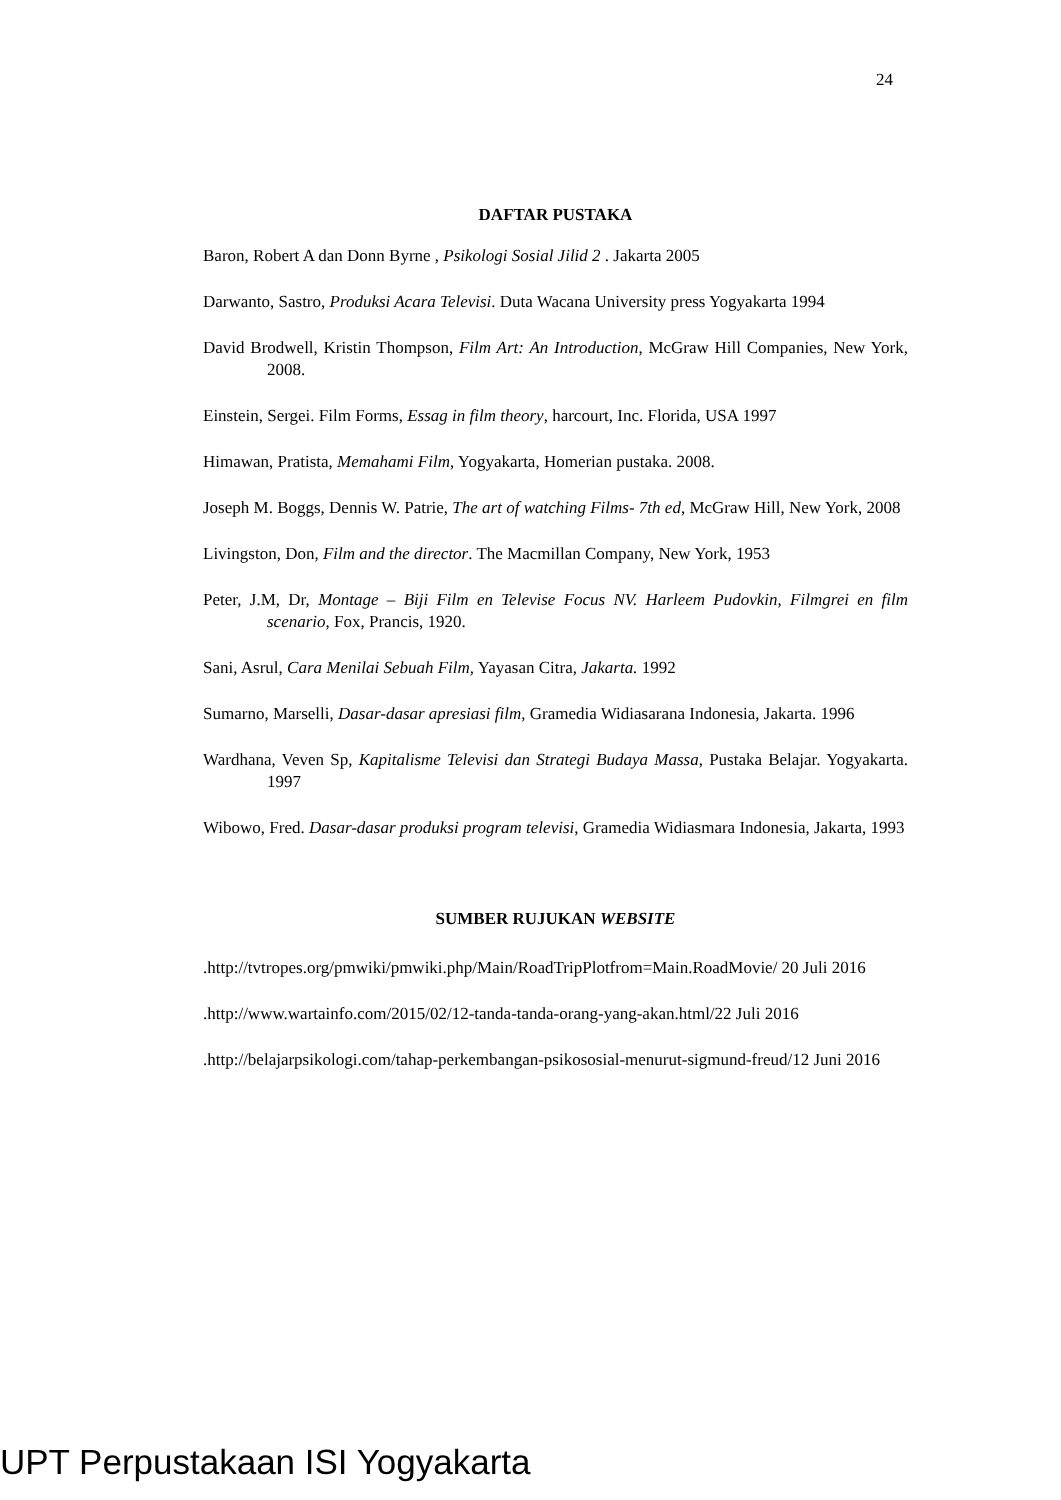24
DAFTAR PUSTAKA
Baron, Robert A dan Donn Byrne , Psikologi Sosial Jilid 2 . Jakarta 2005
Darwanto, Sastro, Produksi Acara Televisi. Duta Wacana University press Yogyakarta 1994
David Brodwell, Kristin Thompson, Film Art: An Introduction, McGraw Hill Companies, New York, 2008.
Einstein, Sergei. Film Forms, Essag in film theory, harcourt, Inc. Florida, USA 1997
Himawan, Pratista, Memahami Film, Yogyakarta, Homerian pustaka. 2008.
Joseph M. Boggs, Dennis W. Patrie, The art of watching Films- 7th ed, McGraw Hill, New York, 2008
Livingston, Don, Film and the director. The Macmillan Company, New York, 1953
Peter, J.M, Dr, Montage – Biji Film en Televise Focus NV. Harleem Pudovkin, Filmgrei en film scenario, Fox, Prancis, 1920.
Sani, Asrul, Cara Menilai Sebuah Film, Yayasan Citra, Jakarta. 1992
Sumarno, Marselli, Dasar-dasar apresiasi film, Gramedia Widiasarana Indonesia, Jakarta. 1996
Wardhana, Veven Sp, Kapitalisme Televisi dan Strategi Budaya Massa, Pustaka Belajar. Yogyakarta. 1997
Wibowo, Fred. Dasar-dasar produksi program televisi, Gramedia Widiasmara Indonesia, Jakarta, 1993
SUMBER RUJUKAN WEBSITE
.http://tvtropes.org/pmwiki/pmwiki.php/Main/RoadTripPlotfrom=Main.RoadMovie/ 20 Juli 2016
.http://www.wartainfo.com/2015/02/12-tanda-tanda-orang-yang-akan.html/22 Juli 2016
.http://belajarpsikologi.com/tahap-perkembangan-psikososial-menurut-sigmund-freud/12 Juni 2016
UPT Perpustakaan ISI Yogyakarta